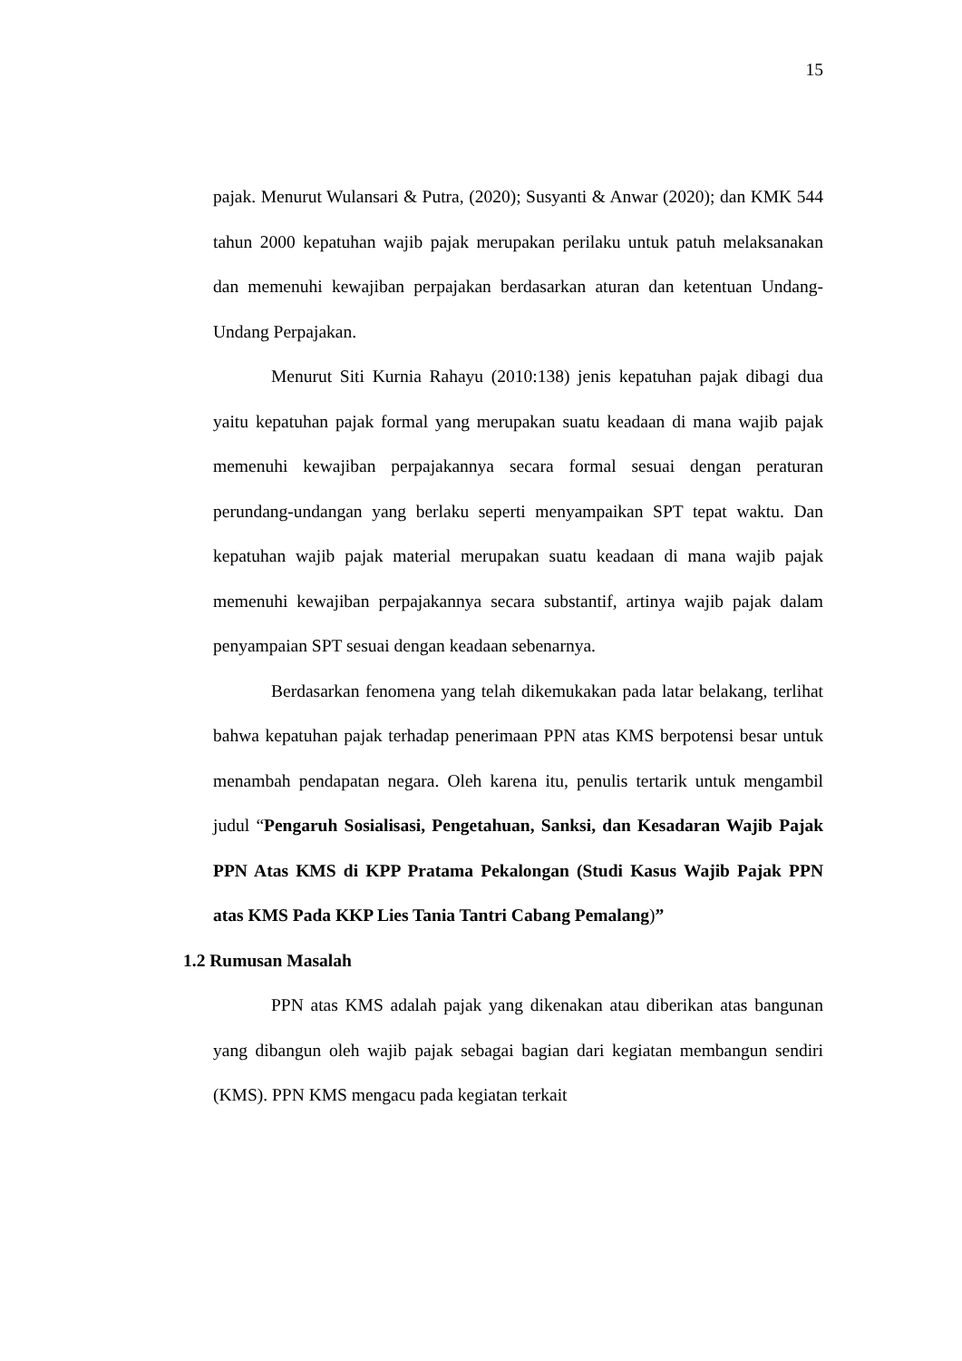15
pajak. Menurut Wulansari & Putra, (2020); Susyanti & Anwar (2020); dan KMK 544 tahun 2000 kepatuhan wajib pajak merupakan perilaku untuk patuh melaksanakan dan memenuhi kewajiban perpajakan berdasarkan aturan dan ketentuan Undang-Undang Perpajakan.
Menurut Siti Kurnia Rahayu (2010:138) jenis kepatuhan pajak dibagi dua yaitu kepatuhan pajak formal yang merupakan suatu keadaan di mana wajib pajak memenuhi kewajiban perpajakannya secara formal sesuai dengan peraturan perundang-undangan yang berlaku seperti menyampaikan SPT tepat waktu. Dan kepatuhan wajib pajak material merupakan suatu keadaan di mana wajib pajak memenuhi kewajiban perpajakannya secara substantif, artinya wajib pajak dalam penyampaian SPT sesuai dengan keadaan sebenarnya.
Berdasarkan fenomena yang telah dikemukakan pada latar belakang, terlihat bahwa kepatuhan pajak terhadap penerimaan PPN atas KMS berpotensi besar untuk menambah pendapatan negara. Oleh karena itu, penulis tertarik untuk mengambil judul “Pengaruh Sosialisasi, Pengetahuan, Sanksi, dan Kesadaran Wajib Pajak PPN Atas KMS di KPP Pratama Pekalongan (Studi Kasus Wajib Pajak PPN atas KMS Pada KKP Lies Tania Tantri Cabang Pemalang)”
1.2 Rumusan Masalah
PPN atas KMS adalah pajak yang dikenakan atau diberikan atas bangunan yang dibangun oleh wajib pajak sebagai bagian dari kegiatan membangun sendiri (KMS). PPN KMS mengacu pada kegiatan terkait